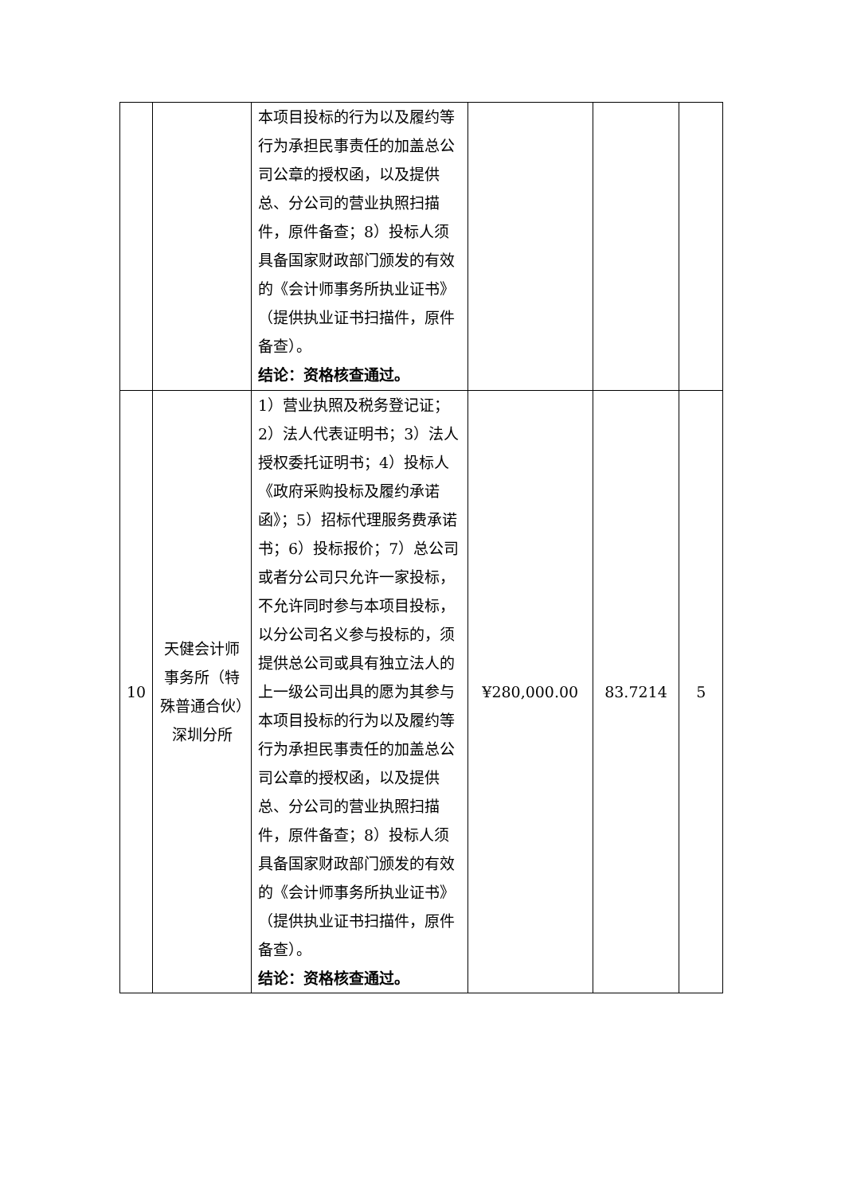| | | 本项目投标的行为以及履约等行为承担民事责任的加盖总公司公章的授权函，以及提供总、分公司的营业执照扫描件，原件备查；8）投标人须具备国家财政部门颁发的有效的《会计师事务所执业证书》（提供执业证书扫描件，原件备查）。 结论：资格核查通过。 | | | |
| 10 | 天健会计师事务所（特殊普通合伙）深圳分所 | 1）营业执照及税务登记证；2）法人代表证明书；3）法人授权委托证明书；4）投标人《政府采购投标及履约承诺函》；5）招标代理服务费承诺书；6）投标报价；7）总公司或者分公司只允许一家投标，不允许同时参与本项目投标，以分公司名义参与投标的，须提供总公司或具有独立法人的上一级公司出具的愿为其参与本项目投标的行为以及履约等行为承担民事责任的加盖总公司公章的授权函，以及提供总、分公司的营业执照扫描件，原件备查；8）投标人须具备国家财政部门颁发的有效的《会计师事务所执业证书》（提供执业证书扫描件，原件备查）。 结论：资格核查通过。 | ¥280,000.00 | 83.7214 | 5 |